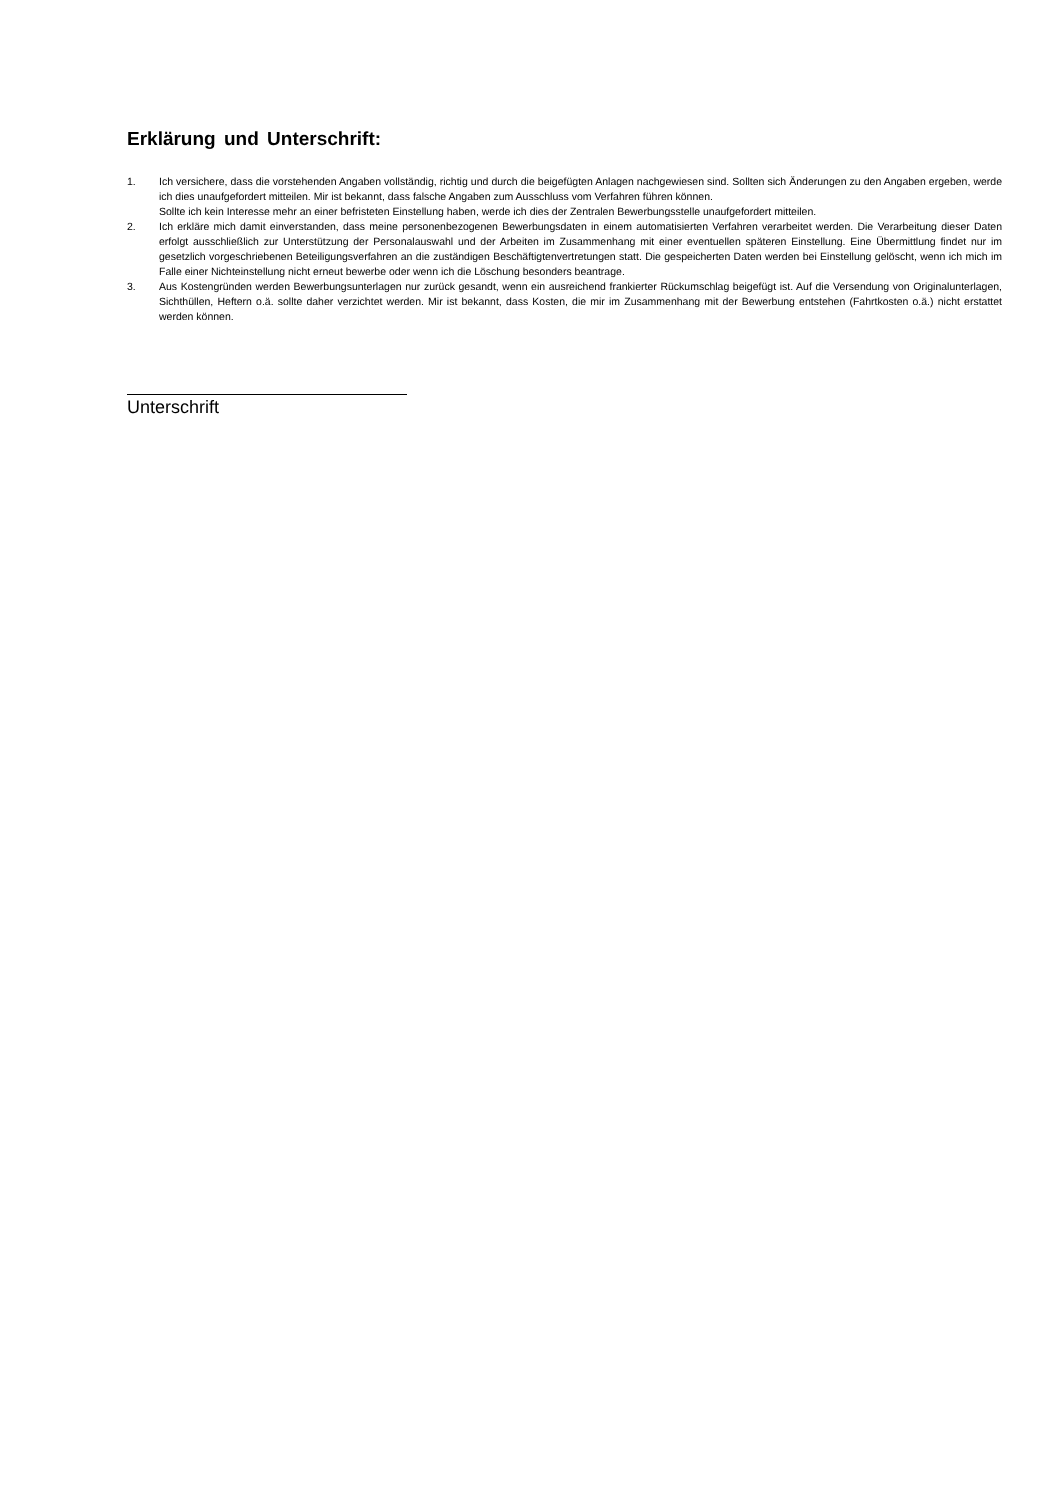Erklärung und Unterschrift:
1. Ich versichere, dass die vorstehenden Angaben vollständig, richtig und durch die beigefügten Anlagen nachgewiesen sind. Sollten sich Änderungen zu den Angaben ergeben, werde ich dies unaufgefordert mitteilen. Mir ist bekannt, dass falsche Angaben zum Ausschluss vom Verfahren führen können.
Sollte ich kein Interesse mehr an einer befristeten Einstellung haben, werde ich dies der Zentralen Bewerbungsstelle unaufgefordert mitteilen.
2. Ich erkläre mich damit einverstanden, dass meine personenbezogenen Bewerbungsdaten in einem automatisierten Verfahren verarbeitet werden. Die Verarbeitung dieser Daten erfolgt ausschließlich zur Unterstützung der Personalauswahl und der Arbeiten im Zusammenhang mit einer eventuellen späteren Einstellung. Eine Übermittlung findet nur im gesetzlich vorgeschriebenen Beteiligungsverfahren an die zuständigen Beschäftigtenvertretungen statt. Die gespeicherten Daten werden bei Einstellung gelöscht, wenn ich mich im Falle einer Nichteinstellung nicht erneut bewerbe oder wenn ich die Löschung besonders beantrage.
3. Aus Kostengründen werden Bewerbungsunterlagen nur zurück gesandt, wenn ein ausreichend frankierter Rückumschlag beigefügt ist. Auf die Versendung von Originalunterlagen, Sichthüllen, Heftern o.ä. sollte daher verzichtet werden. Mir ist bekannt, dass Kosten, die mir im Zusammenhang mit der Bewerbung entstehen (Fahrtkosten o.ä.) nicht erstattet werden können.
Unterschrift